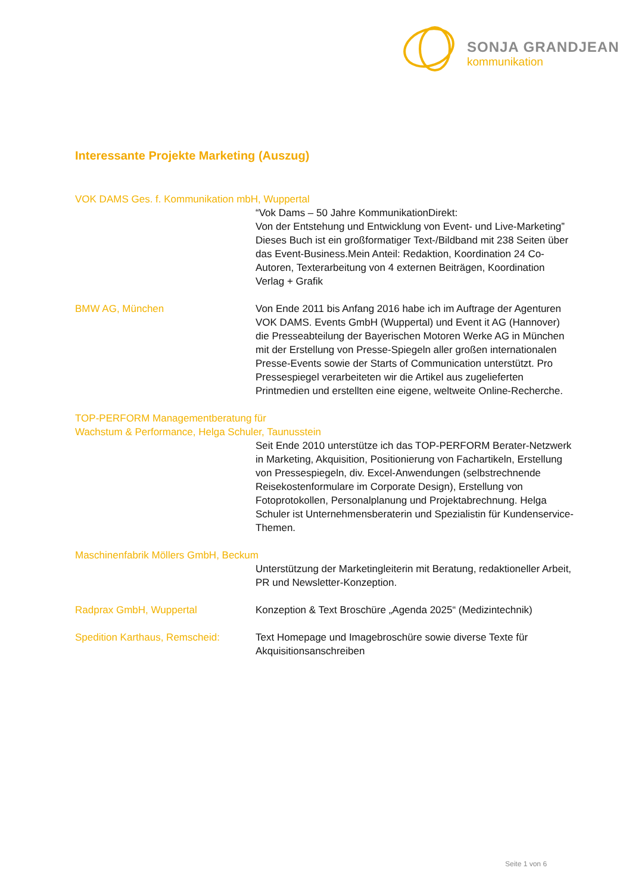SONJA GRANDJEAN
kommunikation
Interessante Projekte Marketing (Auszug)
VOK DAMS Ges. f. Kommunikation mbH, Wuppertal
“Vok Dams – 50 Jahre KommunikationDirekt:
Von der Entstehung und Entwicklung von Event- und Live-Marketing”
Dieses Buch ist ein großformatiger Text-/Bildband mit 238 Seiten über das Event-Business.Mein Anteil: Redaktion, Koordination 24 Co-Autoren, Texterarbeitung von 4 externen Beiträgen, Koordination Verlag + Grafik
BMW AG, München Von Ende 2011 bis Anfang 2016 habe ich im Auftrage der Agenturen VOK DAMS. Events GmbH (Wuppertal) und Event it AG (Hannover) die Presseabteilung der Bayerischen Motoren Werke AG in München mit der Erstellung von Presse-Spiegeln aller großen internationalen Presse-Events sowie der Starts of Communication unterstützt. Pro Pressespiegel verarbeiteten wir die Artikel aus zugelieferten Printmedien und erstellten eine eigene, weltweite Online-Recherche.
TOP-PERFORM Managementberatung für
Wachstum & Performance, Helga Schuler, Taunusstein
Seit Ende 2010 unterstütze ich das TOP-PERFORM Berater-Netzwerk in Marketing, Akquisition, Positionierung von Fachartikeln, Erstellung von Pressespiegeln, div. Excel-Anwendungen (selbstrechnende Reisekostenformulare im Corporate Design), Erstellung von Fotoprotokollen, Personalplanung und Projektabrechnung. Helga Schuler ist Unternehmensberaterin und Spezialistin für Kundenservice-Themen.
Maschinenfabrik Möllers GmbH, Beckum
Unterstützung der Marketingleiterin mit Beratung, redaktioneller Arbeit, PR und Newsletter-Konzeption.
Radprax GmbH, Wuppertal Konzeption & Text Broschüre „Agenda 2025“ (Medizintechnik)
Spedition Karthaus, Remscheid:
Text Homepage und Imagebroschüre sowie diverse Texte für Akquisitionsanschreiben
Seite 1 von 6